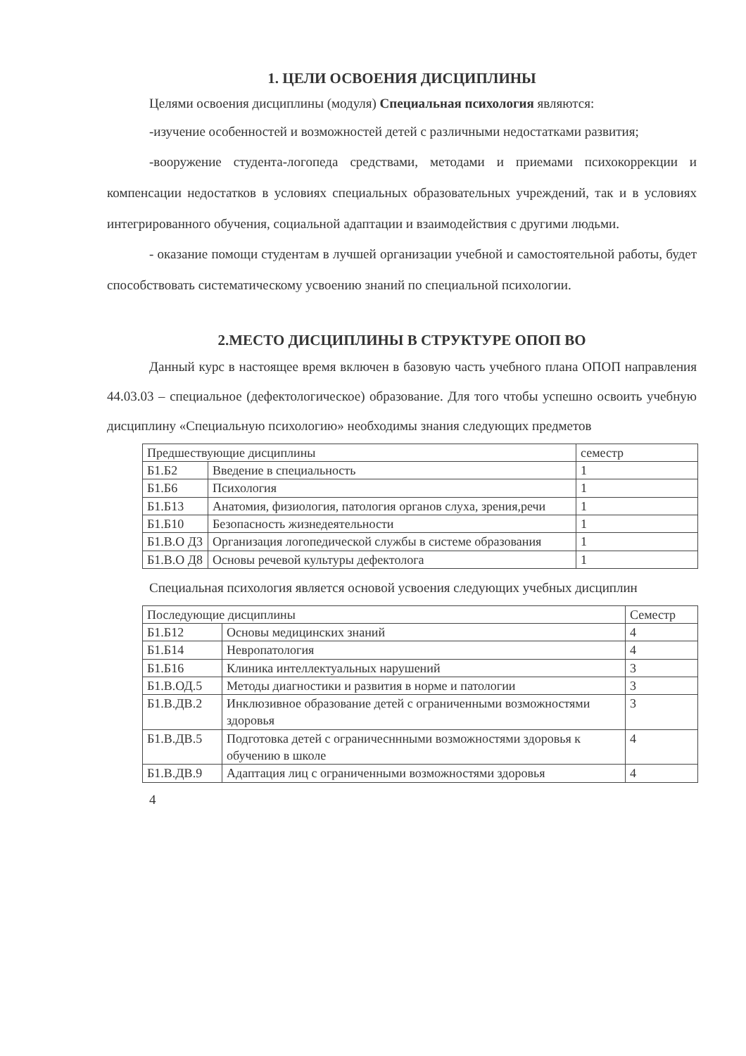1. ЦЕЛИ ОСВОЕНИЯ ДИСЦИПЛИНЫ
Целями освоения дисциплины (модуля) Специальная психология являются:
-изучение особенностей и возможностей детей с различными недостатками развития;
-вооружение студента-логопеда средствами, методами и приемами психокоррекции и компенсации недостатков в условиях специальных образовательных учреждений, так и в условиях интегрированного обучения, социальной адаптации и взаимодействия с другими людьми.
- оказание помощи студентам в лучшей организации учебной и самостоятельной работы, будет способствовать систематическому усвоению знаний по специальной психологии.
2.МЕСТО ДИСЦИПЛИНЫ В СТРУКТУРЕ ОПОП ВО
Данный курс в настоящее время включен в базовую часть учебного плана ОПОП направления 44.03.03 – специальное (дефектологическое) образование. Для того чтобы успешно освоить учебную дисциплину «Специальную психологию» необходимы знания следующих предметов
| Предшествующие дисциплины | | семестр |
| Б1.Б2 | Введение в специальность | 1 |
| Б1.Б6 | Психология | 1 |
| Б1.Б13 | Анатомия, физиология, патология органов слуха, зрения,речи | 1 |
| Б1.Б10 | Безопасность жизнедеятельности | 1 |
| Б1.В.О Д3 | Организация логопедической службы в системе образования | 1 |
| Б1.В.О Д8 | Основы речевой культуры дефектолога | 1 |
Специальная психология является основой усвоения следующих учебных дисциплин
| Последующие дисциплины | | Семестр |
| Б1.Б12 | Основы медицинских знаний | 4 |
| Б1.Б14 | Невропатология | 4 |
| Б1.Б16 | Клиника интеллектуальных нарушений | 3 |
| Б1.В.ОД.5 | Методы диагностики и развития в норме и патологии | 3 |
| Б1.В.ДВ.2 | Инклюзивное образование детей с ограниченными возможностями здоровья | 3 |
| Б1.В.ДВ.5 | Подготовка детей с ограничесннными возможностями здоровья к обучению в школе | 4 |
| Б1.В.ДВ.9 | Адаптация лиц с ограниченными возможностями здоровья | 4 |
4